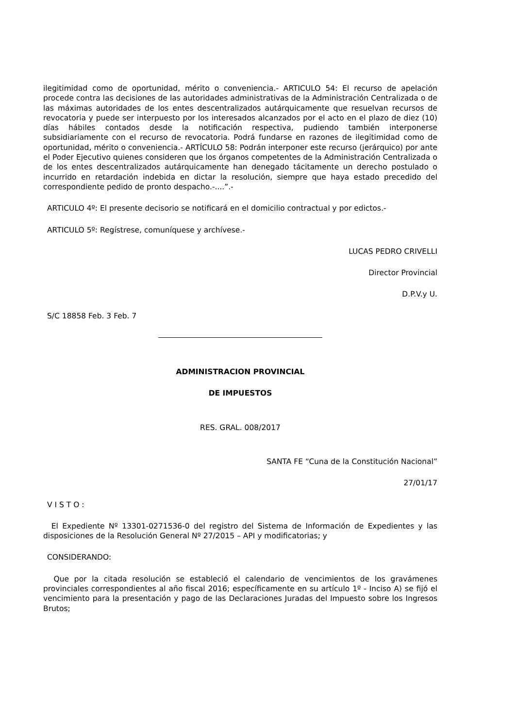ilegitimidad como de oportunidad, mérito o conveniencia.- ARTICULO 54: El recurso de apelación procede contra las decisiones de las autoridades administrativas de la Administración Centralizada o de las máximas autoridades de los entes descentralizados autárquicamente que resuelvan recursos de revocatoria y puede ser interpuesto por los interesados alcanzados por el acto en el plazo de diez (10) días hábiles contados desde la notificación respectiva, pudiendo también interponerse subsidiariamente con el recurso de revocatoria. Podrá fundarse en razones de ilegitimidad como de oportunidad, mérito o conveniencia.- ARTÍCULO 58: Podrán interponer este recurso (jerárquico) por ante el Poder Ejecutivo quienes consideren que los órganos competentes de la Administración Centralizada o de los entes descentralizados autárquicamente han denegado tácitamente un derecho postulado o incurrido en retardación indebida en dictar la resolución, siempre que haya estado precedido del correspondiente pedido de pronto despacho.-....”.-
ARTICULO 4º: El presente decisorio se notificará en el domicilio contractual y por edictos.-
ARTICULO 5º: Regístrese, comuníquese y archívese.-
LUCAS PEDRO CRIVELLI
Director Provincial
D.P.V.y U.
S/C 18858 Feb. 3 Feb. 7
ADMINISTRACION PROVINCIAL
DE IMPUESTOS
RES. GRAL. 008/2017
SANTA FE “Cuna de la Constitución Nacional”
27/01/17
V I S T O :
El Expediente Nº 13301-0271536-0 del registro del Sistema de Información de Expedientes y las disposiciones de la Resolución General Nº 27/2015 – API y modificatorias; y
CONSIDERANDO:
Que por la citada resolución se estableció el calendario de vencimientos de los gravámenes provinciales correspondientes al año fiscal 2016; específicamente en su artículo 1º - Inciso A) se fijó el vencimiento para la presentación y pago de las Declaraciones Juradas del Impuesto sobre los Ingresos Brutos;